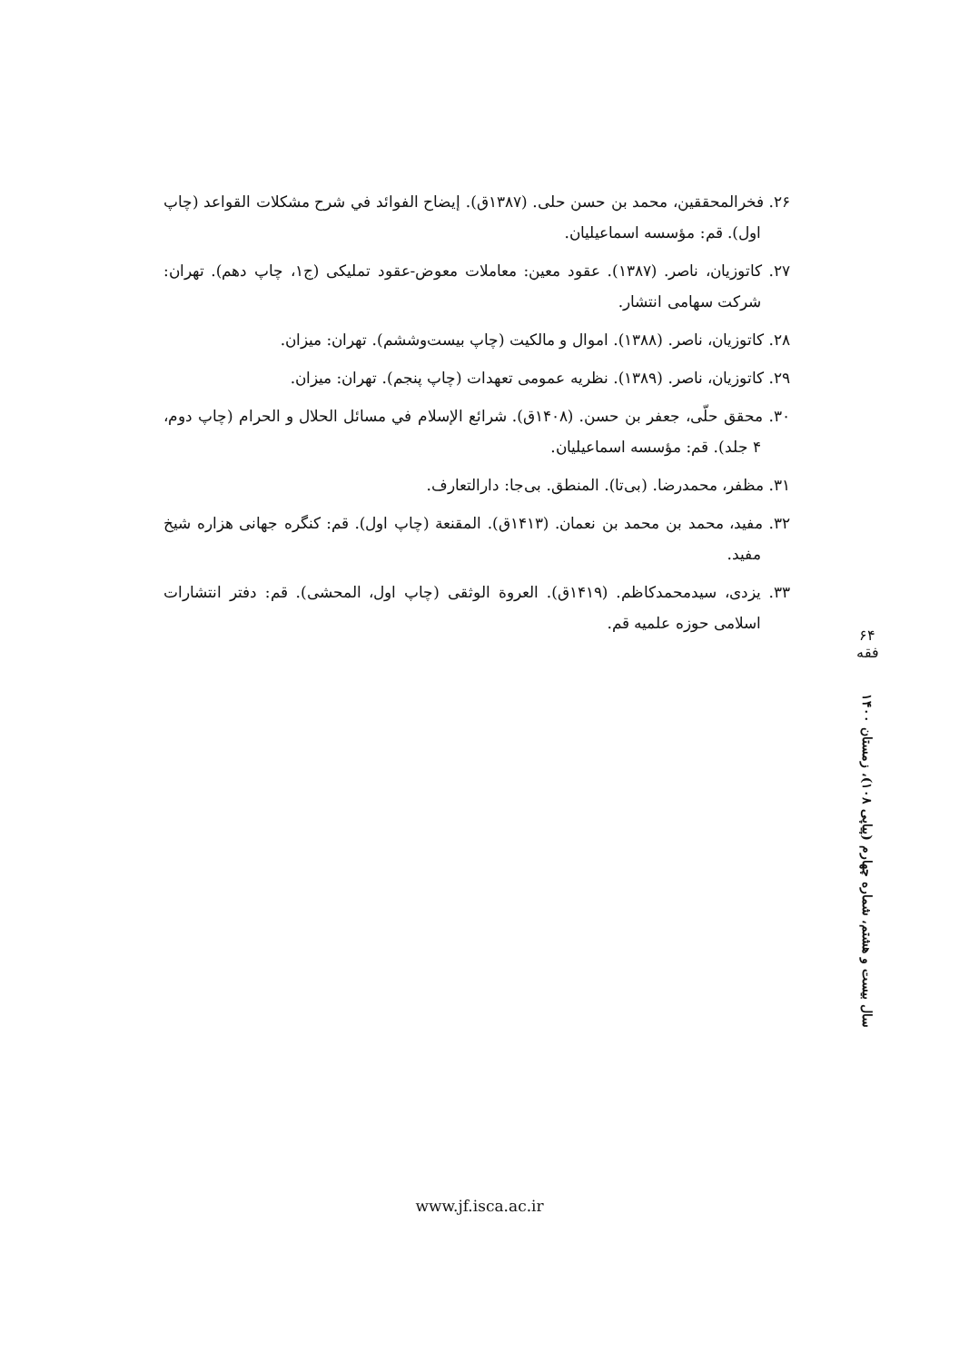۲۶. فخرالمحققین، محمد بن حسن حلی. (۱۳۸۷ق). إیضاح الفوائد في شرح مشکلات القواعد (چاپ اول). قم: مؤسسه اسماعیلیان.
۲۷. کاتوزیان، ناصر. (۱۳۸۷). عقود معین: معاملات معوض-عقود تملیکی (ج۱، چاپ دهم). تهران: شرکت سهامی انتشار.
۲۸. کاتوزیان، ناصر. (۱۳۸۸). اموال و مالکیت (چاپ بیست‌وششم). تهران: میزان.
۲۹. کاتوزیان، ناصر. (۱۳۸۹). نظریه عمومی تعهدات (چاپ پنجم). تهران: میزان.
۳۰. محقق حلّی، جعفر بن حسن. (۱۴۰۸ق). شرائع الإسلام في مسائل الحلال و الحرام (چاپ دوم، ۴ جلد). قم: مؤسسه اسماعیلیان.
۳۱. مظفر، محمدرضا. (بی‌تا). المنطق. بی‌جا: دارالتعارف.
۳۲. مفید، محمد بن محمد بن نعمان. (۱۴۱۳ق). المقنعة (چاپ اول). قم: کنگره جهانی هزاره شیخ مفید.
۳۳. یزدی، سیدمحمدکاظم. (۱۴۱۹ق). العروة الوثقی (چاپ اول، المحشی). قم: دفتر انتشارات اسلامی حوزه علمیه قم.
۶۴
فقه
سال بیست و هشتم، شماره چهارم (پیاپی ۱۰۸)، زمستان ۱۴۰۰
www.jf.isca.ac.ir